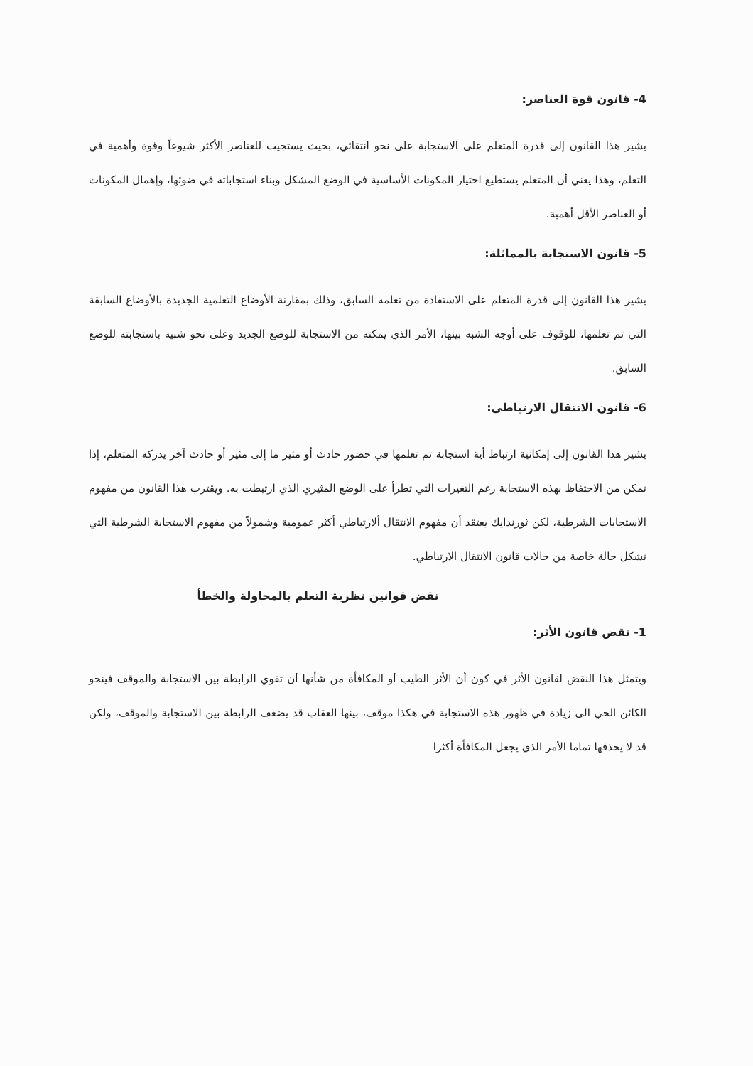4- قانون قوة العناصر:
يشير هذا القانون إلى قدرة المتعلم على الاستجابة على نحو انتقائي، بحيث يستجيب للعناصر الأكثر شيوعاً وقوة وأهمية في التعلم، وهذا يعني أن المتعلم يستطيع اختيار المكونات الأساسية في الوضع المشكل وبناء استجاباته في ضوئها، وإهمال المكونات أو العناصر الأقل أهمية.
5- قانون الاستجابة بالمماثلة:
يشير هذا القانون إلى قدرة المتعلم على الاستفادة من تعلمه السابق، وذلك بمقارنة الأوضاع التعلمية الجديدة بالأوضاع السابقة التي تم تعلمها، للوقوف على أوجه الشبه بينها، الأمر الذي يمكنه من الاستجابة للوضع الجديد وعلى نحو شبيه باستجابته للوضع السابق.
6- قانون الانتقال الارتباطي:
يشير هذا القانون إلى إمكانية ارتباط أية استجابة تم تعلمها في حضور حادث أو مثير ما إلى مثير أو حادث آخر يدركه المتعلم، إذا تمكن من الاحتفاظ بهذه الاستجابة رغم التغيرات التي تطرأ على الوضع المثيري الذي ارتبطت به. ويقترب هذا القانون من مفهوم الاستجابات الشرطية، لكن ثورندايك يعتقد أن مفهوم الانتقال ألارتباطي أكثر عمومية وشمولاً من مفهوم الاستجابة الشرطية التي تشكل حالة خاصة من حالات قانون الانتقال الارتباطي.
نقض قوانين نظرية التعلم بالمحاولة والخطأ
1- نقض قانون الأثر:
ويتمثل هذا النقض لقانون الأثر في كون أن الأثر الطيب أو المكافأة من شأنها أن تقوي الرابطة بين الاستجابة والموقف فينحو الكائن الحي الى زيادة في ظهور هذه الاستجابة في هكذا موقف، بينها العقاب قد يضعف الرابطة بين الاستجابة والموقف، ولكن قد لا يحذفها تماما الأمر الذي يجعل المكافأة أكثرا